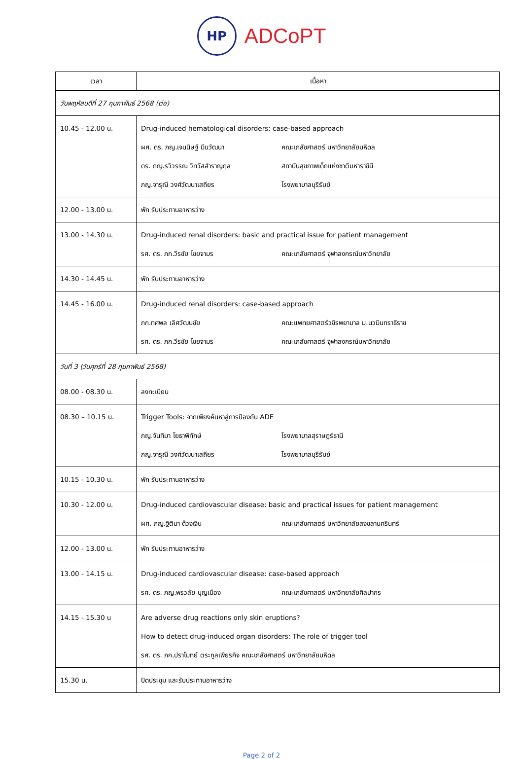HP
ADCoPT
| เวลา | เนื้อหา |
| --- | --- |
| วันพฤหัสบดีที่ 27 กุมภาพันธ์ 2568 (ต่อ) | |
| 10.45 - 12.00 น. | Drug-induced hematological disorders: case-based approach ผศ. ดร. ภญ.เจนนิษฐ์ มีนวัฒนา คณะเภสัชศาสตร์ มหาวิทยาลัยมหิดล ดร. ภญ.รวิวรรณ วิทวัสสำราญกุล สถาบันสุขภาพเด็กแห่งชาติมหาราชินี ภญ.จารุณี วงศ์วัฒนาเสถียร โรงพยาบาลบุรีรัมย์ |
| 12.00 - 13.00 น. | พัก รับประทานอาหารว่าง |
| 13.00 - 14.30 น. | Drug-induced renal disorders: basic and practical issue for patient management รศ. ดร. ภก.วีรชัย ไชยจามร คณะเภสัชศาสตร์ จุฬาลงกรณ์มหาวิทยาลัย |
| 14.30 - 14.45 น. | พัก รับประทานอาหารว่าง |
| 14.45 - 16.00 น. | Drug-induced renal disorders: case-based approach ภก.ทศพล เลิศวัฒนชัย คณะแพทยศาสตร์วชิรพยาบาล ม.นวมินทราธิราช รศ. ดร. ภก.วีรชัย ไชยจามร คณะเภสัชศาสตร์ จุฬาลงกรณ์มหาวิทยาลัย |
| วันที่ 3 (วันศุกร์ที่ 28 กุมภาพันธ์ 2568) | |
| 08.00 - 08.30 น. | ลงทะเบียน |
| 08.30 – 10.15 น. | Trigger Tools: จากเพียงค้นหาสู่การป้องกัน ADE ภญ.จันทิมา โยธาพิทักษ์ โรงพยาบาลสุราษฎร์ธานี ภญ.จารุณี วงศ์วัฒนาเสถียร โรงพยาบาลบุรีรัมย์ |
| 10.15 - 10.30 น. | พัก รับประทานอาหารว่าง |
| 10.30 - 12.00 น. | Drug-induced cardiovascular disease: basic and practical issues for patient management ผศ. ภญ.ฐิติมา ด้วงเงิน คณะเภสัชศาสตร์ มหาวิทยาลัยสงขลานครินทร์ |
| 12.00 - 13.00 น. | พัก รับประทานอาหารว่าง |
| 13.00 - 14.15 น. | Drug-induced cardiovascular disease: case-based approach รศ. ดร. ภญ.พรวลัย บุญเมือง คณะเภสัชศาสตร์ มหาวิทยาลัยศิลปากร |
| 14.15 - 15.30 น | Are adverse drug reactions only skin eruptions? How to detect drug-induced organ disorders: The role of trigger tool รศ. ดร. ภก.ปราโมทย์ ตระกูลเพียรกิจ คณะเภสัชศาสตร์ มหาวิทยาลัยมหิดล |
| 15.30 น. | ปิดประชุม และรับประทานอาหารว่าง |
Page 2 of 2